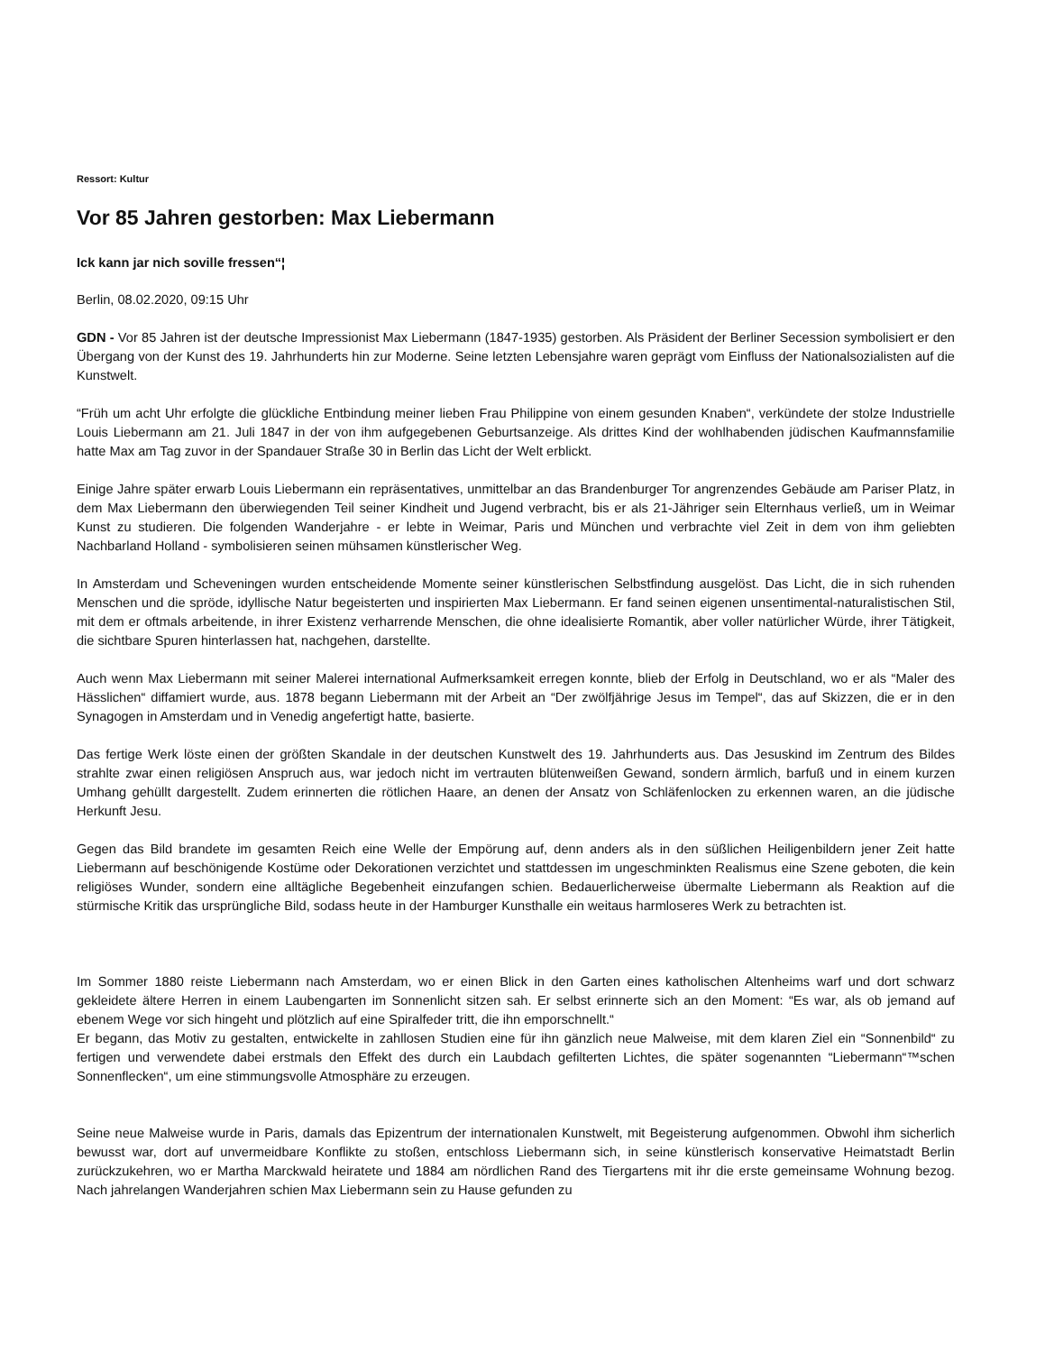Ressort: Kultur
Vor 85 Jahren gestorben: Max Liebermann
Ick kann jar nich soville fressen“¦
Berlin, 08.02.2020, 09:15 Uhr
GDN - Vor 85 Jahren ist der deutsche Impressionist Max Liebermann (1847-1935) gestorben. Als Präsident der Berliner Secession symbolisiert er den Übergang von der Kunst des 19. Jahrhunderts hin zur Moderne. Seine letzten Lebensjahre waren geprägt vom Einfluss der Nationalsozialisten auf die Kunstwelt.
“Früh um acht Uhr erfolgte die glückliche Entbindung meiner lieben Frau Philippine von einem gesunden Knaben“, verkündete der stolze Industrielle Louis Liebermann am 21. Juli 1847 in der von ihm aufgegebenen Geburtsanzeige. Als drittes Kind der wohlhabenden jüdischen Kaufmannsfamilie hatte Max am Tag zuvor in der Spandauer Straße 30 in Berlin das Licht der Welt erblickt.
Einige Jahre später erwarb Louis Liebermann ein repräsentatives, unmittelbar an das Brandenburger Tor angrenzendes Gebäude am Pariser Platz, in dem Max Liebermann den überwiegenden Teil seiner Kindheit und Jugend verbracht, bis er als 21-Jähriger sein Elternhaus verließ, um in Weimar Kunst zu studieren. Die folgenden Wanderjahre - er lebte in Weimar, Paris und München und verbrachte viel Zeit in dem von ihm geliebten Nachbarland Holland - symbolisieren seinen mühsamen künstlerischer Weg.
In Amsterdam und Scheveningen wurden entscheidende Momente seiner künstlerischen Selbstfindung ausgelöst. Das Licht, die in sich ruhenden Menschen und die spröde, idyllische Natur begeisterten und inspirierten Max Liebermann. Er fand seinen eigenen unsentimental-naturalistischen Stil, mit dem er oftmals arbeitende, in ihrer Existenz verharrende Menschen, die ohne idealisierte Romantik, aber voller natürlicher Würde, ihrer Tätigkeit, die sichtbare Spuren hinterlassen hat, nachgehen, darstellte.
Auch wenn Max Liebermann mit seiner Malerei international Aufmerksamkeit erregen konnte, blieb der Erfolg in Deutschland, wo er als “Maler des Hässlichen“ diffamiert wurde, aus. 1878 begann Liebermann mit der Arbeit an “Der zwölfjährige Jesus im Tempel“, das auf Skizzen, die er in den Synagogen in Amsterdam und in Venedig angefertigt hatte, basierte.
Das fertige Werk löste einen der größten Skandale in der deutschen Kunstwelt des 19. Jahrhunderts aus. Das Jesuskind im Zentrum des Bildes strahlte zwar einen religiösen Anspruch aus, war jedoch nicht im vertrauten blütenweißen Gewand, sondern ärmlich, barfuß und in einem kurzen Umhang gehüllt dargestellt. Zudem erinnerten die rötlichen Haare, an denen der Ansatz von Schläfenlocken zu erkennen waren, an die jüdische Herkunft Jesu.
Gegen das Bild brandete im gesamten Reich eine Welle der Empörung auf, denn anders als in den süßlichen Heiligenbildern jener Zeit hatte Liebermann auf beschönigende Kostüme oder Dekorationen verzichtet und stattdessen im ungeschminkten Realismus eine Szene geboten, die kein religiöses Wunder, sondern eine alltägliche Begebenheit einzufangen schien. Bedauerlicherweise übermalte Liebermann als Reaktion auf die stürmische Kritik das ursprüngliche Bild, sodass heute in der Hamburger Kunsthalle ein weitaus harmloseres Werk zu betrachten ist.
Im Sommer 1880 reiste Liebermann nach Amsterdam, wo er einen Blick in den Garten eines katholischen Altenheims warf und dort schwarz gekleidete ältere Herren in einem Laubengarten im Sonnenlicht sitzen sah. Er selbst erinnerte sich an den Moment: “Es war, als ob jemand auf ebenem Wege vor sich hingeht und plötzlich auf eine Spiralfeder tritt, die ihn emporschnellt.“
Er begann, das Motiv zu gestalten, entwickelte in zahllosen Studien eine für ihn gänzlich neue Malweise, mit dem klaren Ziel ein “Sonnenbild“ zu fertigen und verwendete dabei erstmals den Effekt des durch ein Laubdach gefilterten Lichtes, die später sogenannten “Liebermann“™schen Sonnenflecken“, um eine stimmungsvolle Atmosphäre zu erzeugen.
Seine neue Malweise wurde in Paris, damals das Epizentrum der internationalen Kunstwelt, mit Begeisterung aufgenommen. Obwohl ihm sicherlich bewusst war, dort auf unvermeidbare Konflikte zu stoßen, entschloss Liebermann sich, in seine künstlerisch konservative Heimatstadt Berlin zurückzukehren, wo er Martha Marckwald heiratete und 1884 am nördlichen Rand des Tiergartens mit ihr die erste gemeinsame Wohnung bezog. Nach jahrelangen Wanderjahren schien Max Liebermann sein zu Hause gefunden zu